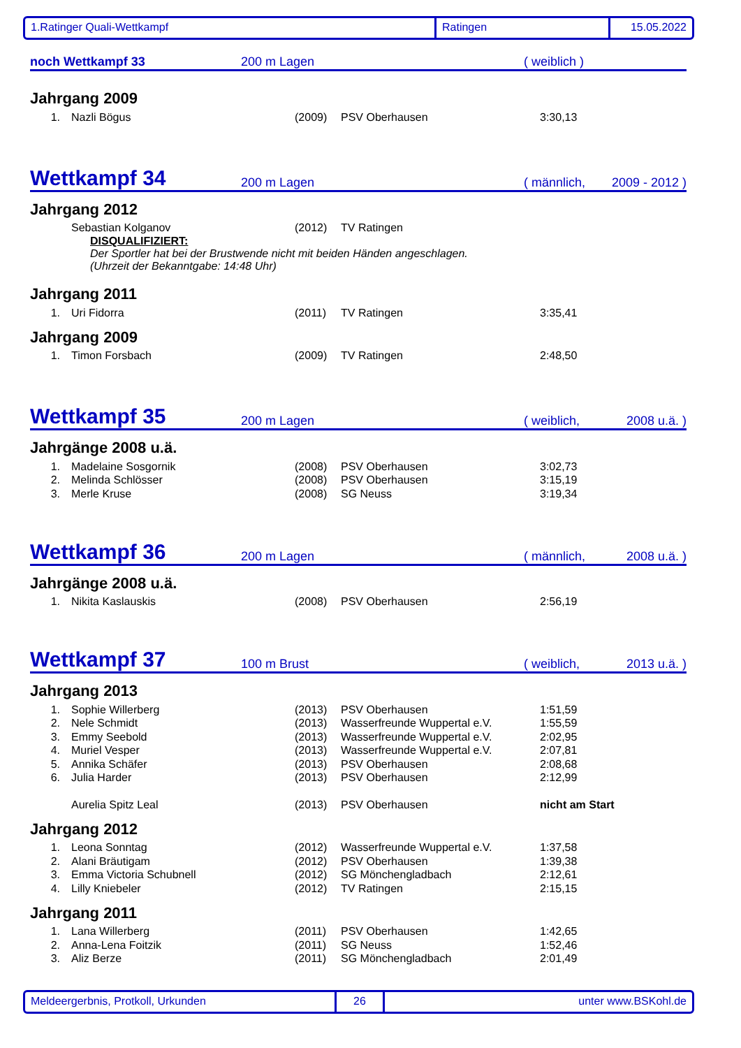1.Ratinger Quali-Wettkampf Ratingen 15.05.2022
noch Wettkampf 33
200 m Lagen
( weiblich )
Jahrgang 2009
| 1. | Nazli Bögus | (2009) | PSV Oberhausen | 3:30,13 |
Wettkampf 34
200 m Lagen
( männlich,
2009 - 2012 )
Jahrgang 2012
| | Sebastian Kolganov | (2012) | TV Ratingen | |
DISQUALIFIZIERT:
Der Sportler hat bei der Brustwende nicht mit beiden Händen angeschlagen.
(Uhrzeit der Bekanntgabe: 14:48 Uhr)
Jahrgang 2011
| 1. | Uri Fidorra | (2011) | TV Ratingen | 3:35,41 |
Jahrgang 2009
| 1. | Timon Forsbach | (2009) | TV Ratingen | 2:48,50 |
Wettkampf 35
200 m Lagen
( weiblich,
2008 u.ä. )
Jahrgänge 2008 u.ä.
| 1. | Madelaine Sosgornik | (2008) | PSV Oberhausen | 3:02,73 |
| 2. | Melinda Schlösser | (2008) | PSV Oberhausen | 3:15,19 |
| 3. | Merle Kruse | (2008) | SG Neuss | 3:19,34 |
Wettkampf 36
200 m Lagen
( männlich,
2008 u.ä. )
Jahrgänge 2008 u.ä.
| 1. | Nikita Kaslauskis | (2008) | PSV Oberhausen | 2:56,19 |
Wettkampf 37
100 m Brust
( weiblich,
2013 u.ä. )
Jahrgang 2013
| 1. | Sophie Willerberg | (2013) | PSV Oberhausen | 1:51,59 |
| 2. | Nele Schmidt | (2013) | Wasserfreunde Wuppertal e.V. | 1:55,59 |
| 3. | Emmy Seebold | (2013) | Wasserfreunde Wuppertal e.V. | 2:02,95 |
| 4. | Muriel Vesper | (2013) | Wasserfreunde Wuppertal e.V. | 2:07,81 |
| 5. | Annika Schäfer | (2013) | PSV Oberhausen | 2:08,68 |
| 6. | Julia Harder | (2013) | PSV Oberhausen | 2:12,99 |
| | Aurelia Spitz Leal | (2013) | PSV Oberhausen | nicht am Start |
Jahrgang 2012
| 1. | Leona Sonntag | (2012) | Wasserfreunde Wuppertal e.V. | 1:37,58 |
| 2. | Alani Bräutigam | (2012) | PSV Oberhausen | 1:39,38 |
| 3. | Emma Victoria Schubnell | (2012) | SG Mönchengladbach | 2:12,61 |
| 4. | Lilly Kniebeler | (2012) | TV Ratingen | 2:15,15 |
Jahrgang 2011
| 1. | Lana Willerberg | (2011) | PSV Oberhausen | 1:42,65 |
| 2. | Anna-Lena Foitzik | (2011) | SG Neuss | 1:52,46 |
| 3. | Aliz Berze | (2011) | SG Mönchengladbach | 2:01,49 |
Meldeergerbnis, Protkoll, Urkunden 26 unter www.BSKohl.de